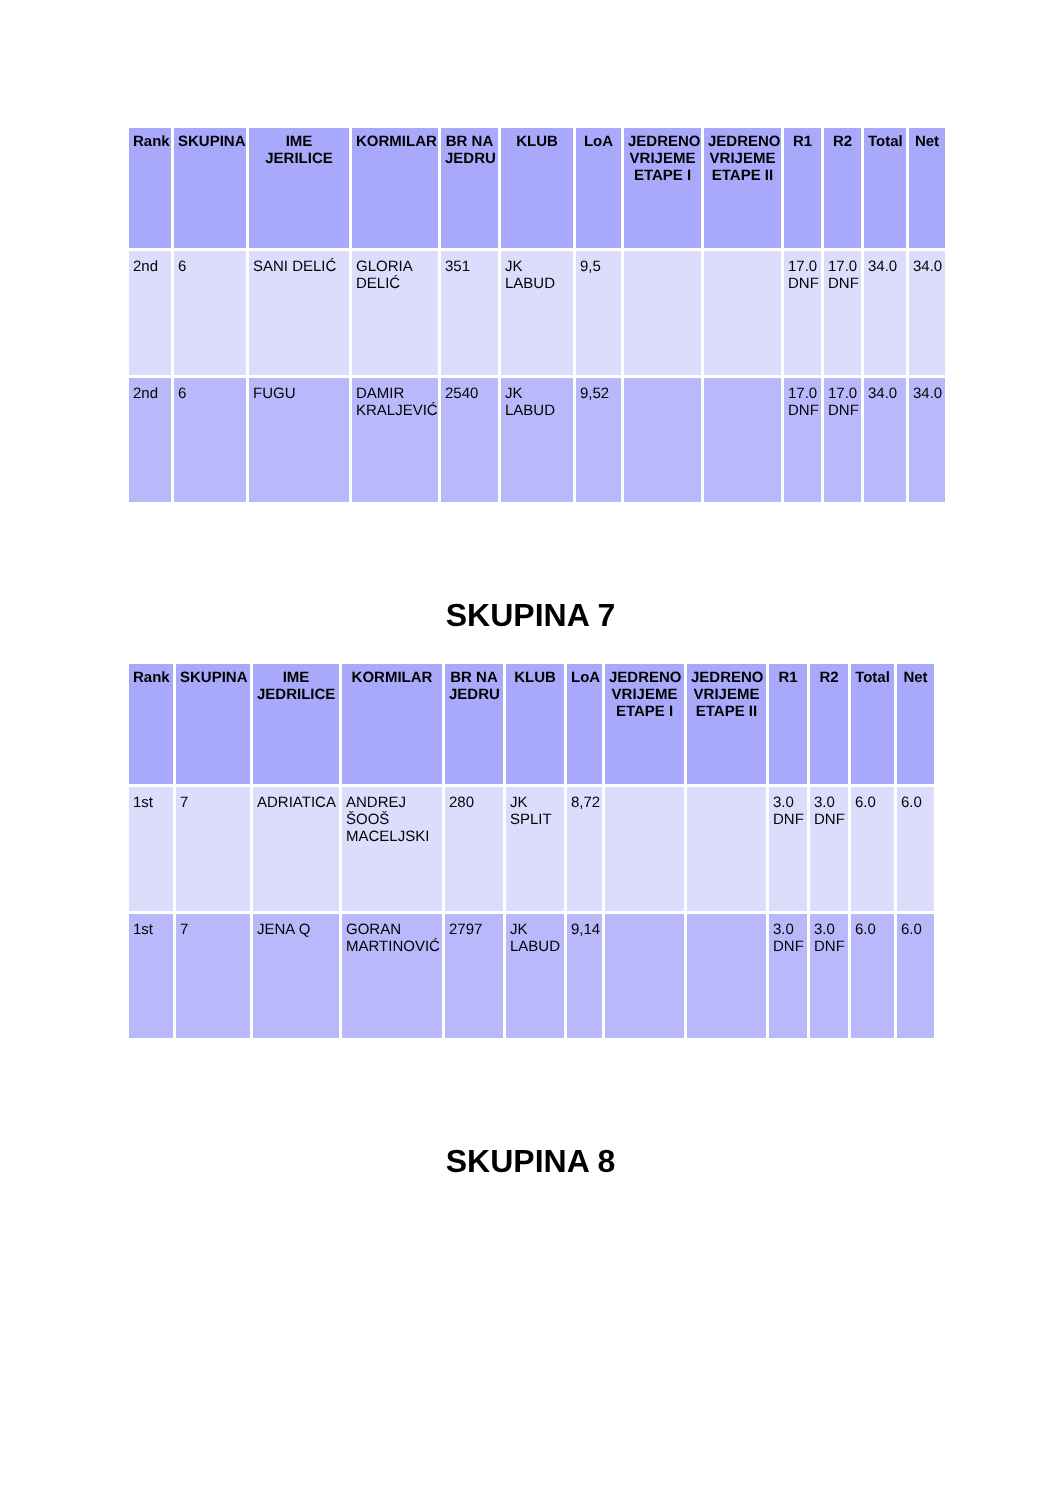| Rank | SKUPINA | IME JERILICE | KORMILAR | BR NA JEDRU | KLUB | LoA | JEDRENO VRIJEME ETAPE I | JEDRENO VRIJEME ETAPE II | R1 | R2 | Total | Net |
| --- | --- | --- | --- | --- | --- | --- | --- | --- | --- | --- | --- | --- |
| 2nd | 6 | SANI DELIĆ | GLORIA DELIĆ | 351 | JK LABUD | 9,5 | | | 17.0 DNF | 17.0 DNF | 34.0 | 34.0 |
| 2nd | 6 | FUGU | DAMIR KRALJEVIĆ | 2540 | JK LABUD | 9,52 | | | 17.0 DNF | 17.0 DNF | 34.0 | 34.0 |
SKUPINA 7
| Rank | SKUPINA | IME JEDRILICE | KORMILAR | BR NA JEDRU | KLUB | LoA | JEDRENO VRIJEME ETAPE I | JEDRENO VRIJEME ETAPE II | R1 | R2 | Total | Net |
| --- | --- | --- | --- | --- | --- | --- | --- | --- | --- | --- | --- | --- |
| 1st | 7 | ADRIATICA | ANDREJ ŠOOŠ MACELJSKI | 280 | JK SPLIT | 8,72 | | | 3.0 DNF | 3.0 DNF | 6.0 | 6.0 |
| 1st | 7 | JENA Q | GORAN MARTINOVIĆ | 2797 | JK LABUD | 9,14 | | | 3.0 DNF | 3.0 DNF | 6.0 | 6.0 |
SKUPINA 8